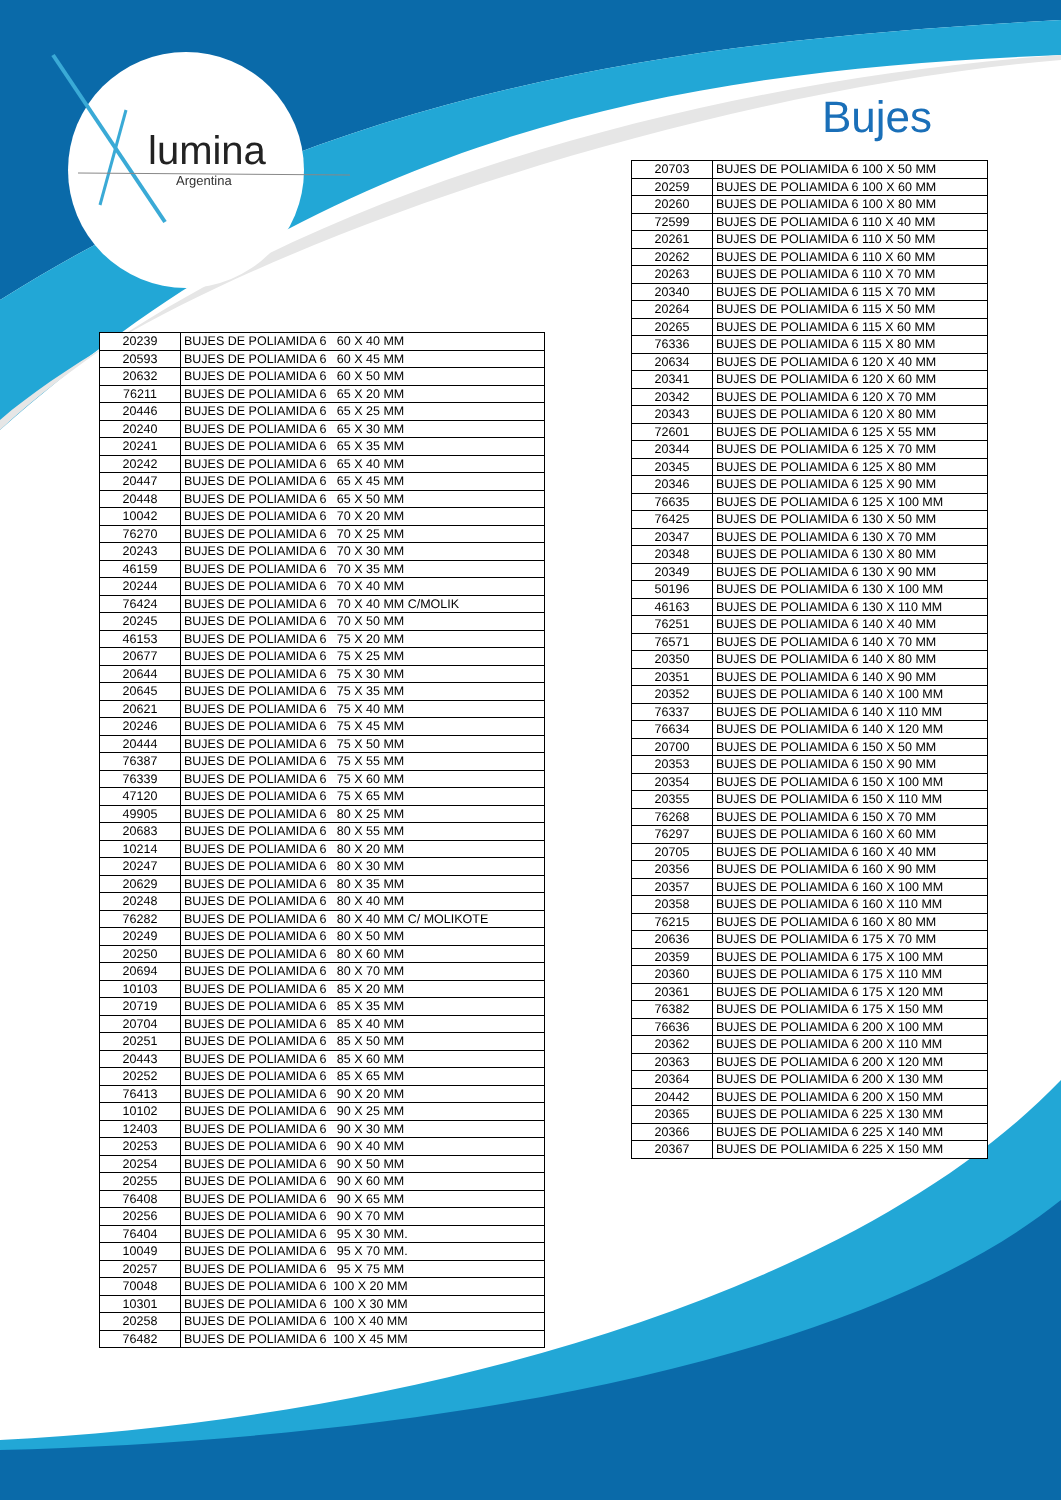lumina
Argentina
Bujes
| 20239 | BUJES DE POLIAMIDA 6 60 X 40 MM |
| 20593 | BUJES DE POLIAMIDA 6 60 X 45 MM |
| 20632 | BUJES DE POLIAMIDA 6 60 X 50 MM |
| 76211 | BUJES DE POLIAMIDA 6 65 X 20 MM |
| 20446 | BUJES DE POLIAMIDA 6 65 X 25 MM |
| 20240 | BUJES DE POLIAMIDA 6 65 X 30 MM |
| 20241 | BUJES DE POLIAMIDA 6 65 X 35 MM |
| 20242 | BUJES DE POLIAMIDA 6 65 X 40 MM |
| 20447 | BUJES DE POLIAMIDA 6 65 X 45 MM |
| 20448 | BUJES DE POLIAMIDA 6 65 X 50 MM |
| 10042 | BUJES DE POLIAMIDA 6 70 X 20 MM |
| 76270 | BUJES DE POLIAMIDA 6 70 X 25 MM |
| 20243 | BUJES DE POLIAMIDA 6 70 X 30 MM |
| 46159 | BUJES DE POLIAMIDA 6 70 X 35 MM |
| 20244 | BUJES DE POLIAMIDA 6 70 X 40 MM |
| 76424 | BUJES DE POLIAMIDA 6 70 X 40 MM C/MOLIK |
| 20245 | BUJES DE POLIAMIDA 6 70 X 50 MM |
| 46153 | BUJES DE POLIAMIDA 6 75 X 20 MM |
| 20677 | BUJES DE POLIAMIDA 6 75 X 25 MM |
| 20644 | BUJES DE POLIAMIDA 6 75 X 30 MM |
| 20645 | BUJES DE POLIAMIDA 6 75 X 35 MM |
| 20621 | BUJES DE POLIAMIDA 6 75 X 40 MM |
| 20246 | BUJES DE POLIAMIDA 6 75 X 45 MM |
| 20444 | BUJES DE POLIAMIDA 6 75 X 50 MM |
| 76387 | BUJES DE POLIAMIDA 6 75 X 55 MM |
| 76339 | BUJES DE POLIAMIDA 6 75 X 60 MM |
| 47120 | BUJES DE POLIAMIDA 6 75 X 65 MM |
| 49905 | BUJES DE POLIAMIDA 6 80 X 25 MM |
| 20683 | BUJES DE POLIAMIDA 6 80 X 55 MM |
| 10214 | BUJES DE POLIAMIDA 6 80 X 20 MM |
| 20247 | BUJES DE POLIAMIDA 6 80 X 30 MM |
| 20629 | BUJES DE POLIAMIDA 6 80 X 35 MM |
| 20248 | BUJES DE POLIAMIDA 6 80 X 40 MM |
| 76282 | BUJES DE POLIAMIDA 6 80 X 40 MM C/ MOLIKOTE |
| 20249 | BUJES DE POLIAMIDA 6 80 X 50 MM |
| 20250 | BUJES DE POLIAMIDA 6 80 X 60 MM |
| 20694 | BUJES DE POLIAMIDA 6 80 X 70 MM |
| 10103 | BUJES DE POLIAMIDA 6 85 X 20 MM |
| 20719 | BUJES DE POLIAMIDA 6 85 X 35 MM |
| 20704 | BUJES DE POLIAMIDA 6 85 X 40 MM |
| 20251 | BUJES DE POLIAMIDA 6 85 X 50 MM |
| 20443 | BUJES DE POLIAMIDA 6 85 X 60 MM |
| 20252 | BUJES DE POLIAMIDA 6 85 X 65 MM |
| 76413 | BUJES DE POLIAMIDA 6 90 X 20 MM |
| 10102 | BUJES DE POLIAMIDA 6 90 X 25 MM |
| 12403 | BUJES DE POLIAMIDA 6 90 X 30 MM |
| 20253 | BUJES DE POLIAMIDA 6 90 X 40 MM |
| 20254 | BUJES DE POLIAMIDA 6 90 X 50 MM |
| 20255 | BUJES DE POLIAMIDA 6 90 X 60 MM |
| 76408 | BUJES DE POLIAMIDA 6 90 X 65 MM |
| 20256 | BUJES DE POLIAMIDA 6 90 X 70 MM |
| 76404 | BUJES DE POLIAMIDA 6 95 X 30 MM. |
| 10049 | BUJES DE POLIAMIDA 6 95 X 70 MM. |
| 20257 | BUJES DE POLIAMIDA 6 95 X 75 MM |
| 70048 | BUJES DE POLIAMIDA 6 100 X 20 MM |
| 10301 | BUJES DE POLIAMIDA 6 100 X 30 MM |
| 20258 | BUJES DE POLIAMIDA 6 100 X 40 MM |
| 76482 | BUJES DE POLIAMIDA 6 100 X 45 MM |
| 20703 | BUJES DE POLIAMIDA 6 100 X 50 MM |
| 20259 | BUJES DE POLIAMIDA 6 100 X 60 MM |
| 20260 | BUJES DE POLIAMIDA 6 100 X 80 MM |
| 72599 | BUJES DE POLIAMIDA 6 110 X 40 MM |
| 20261 | BUJES DE POLIAMIDA 6 110 X 50 MM |
| 20262 | BUJES DE POLIAMIDA 6 110 X 60 MM |
| 20263 | BUJES DE POLIAMIDA 6 110 X 70 MM |
| 20340 | BUJES DE POLIAMIDA 6 115 X 70 MM |
| 20264 | BUJES DE POLIAMIDA 6 115 X 50 MM |
| 20265 | BUJES DE POLIAMIDA 6 115 X 60 MM |
| 76336 | BUJES DE POLIAMIDA 6 115 X 80 MM |
| 20634 | BUJES DE POLIAMIDA 6 120 X 40 MM |
| 20341 | BUJES DE POLIAMIDA 6 120 X 60 MM |
| 20342 | BUJES DE POLIAMIDA 6 120 X 70 MM |
| 20343 | BUJES DE POLIAMIDA 6 120 X 80 MM |
| 72601 | BUJES DE POLIAMIDA 6 125 X 55 MM |
| 20344 | BUJES DE POLIAMIDA 6 125 X 70 MM |
| 20345 | BUJES DE POLIAMIDA 6 125 X 80 MM |
| 20346 | BUJES DE POLIAMIDA 6 125 X 90 MM |
| 76635 | BUJES DE POLIAMIDA 6 125 X 100 MM |
| 76425 | BUJES DE POLIAMIDA 6 130 X 50 MM |
| 20347 | BUJES DE POLIAMIDA 6 130 X 70 MM |
| 20348 | BUJES DE POLIAMIDA 6 130 X 80 MM |
| 20349 | BUJES DE POLIAMIDA 6 130 X 90 MM |
| 50196 | BUJES DE POLIAMIDA 6 130 X 100 MM |
| 46163 | BUJES DE POLIAMIDA 6 130 X 110 MM |
| 76251 | BUJES DE POLIAMIDA 6 140 X 40 MM |
| 76571 | BUJES DE POLIAMIDA 6 140 X 70 MM |
| 20350 | BUJES DE POLIAMIDA 6 140 X 80 MM |
| 20351 | BUJES DE POLIAMIDA 6 140 X 90 MM |
| 20352 | BUJES DE POLIAMIDA 6 140 X 100 MM |
| 76337 | BUJES DE POLIAMIDA 6 140 X 110 MM |
| 76634 | BUJES DE POLIAMIDA 6 140 X 120 MM |
| 20700 | BUJES DE POLIAMIDA 6 150 X 50 MM |
| 20353 | BUJES DE POLIAMIDA 6 150 X 90 MM |
| 20354 | BUJES DE POLIAMIDA 6 150 X 100 MM |
| 20355 | BUJES DE POLIAMIDA 6 150 X 110 MM |
| 76268 | BUJES DE POLIAMIDA 6 150 X 70 MM |
| 76297 | BUJES DE POLIAMIDA 6 160 X 60 MM |
| 20705 | BUJES DE POLIAMIDA 6 160 X 40 MM |
| 20356 | BUJES DE POLIAMIDA 6 160 X 90 MM |
| 20357 | BUJES DE POLIAMIDA 6 160 X 100 MM |
| 20358 | BUJES DE POLIAMIDA 6 160 X 110 MM |
| 76215 | BUJES DE POLIAMIDA 6 160 X 80 MM |
| 20636 | BUJES DE POLIAMIDA 6 175 X 70 MM |
| 20359 | BUJES DE POLIAMIDA 6 175 X 100 MM |
| 20360 | BUJES DE POLIAMIDA 6 175 X 110 MM |
| 20361 | BUJES DE POLIAMIDA 6 175 X 120 MM |
| 76382 | BUJES DE POLIAMIDA 6 175 X 150 MM |
| 76636 | BUJES DE POLIAMIDA 6 200 X 100 MM |
| 20362 | BUJES DE POLIAMIDA 6 200 X 110 MM |
| 20363 | BUJES DE POLIAMIDA 6 200 X 120 MM |
| 20364 | BUJES DE POLIAMIDA 6 200 X 130 MM |
| 20442 | BUJES DE POLIAMIDA 6 200 X 150 MM |
| 20365 | BUJES DE POLIAMIDA 6 225 X 130 MM |
| 20366 | BUJES DE POLIAMIDA 6 225 X 140 MM |
| 20367 | BUJES DE POLIAMIDA 6 225 X 150 MM |